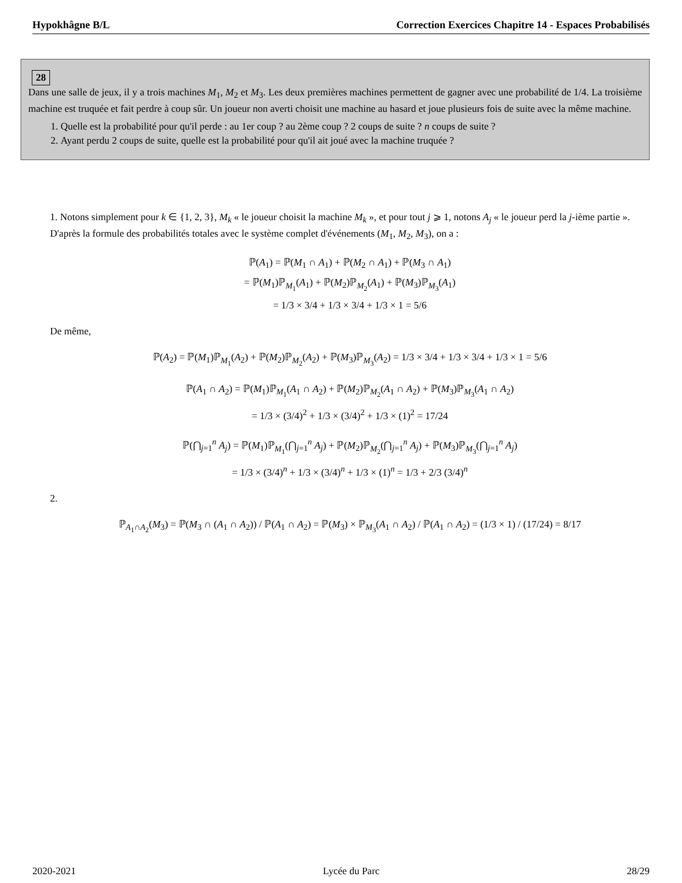Hypokhâgne B/L Correction Exercices Chapitre 14 - Espaces Probabilisés
28
Dans une salle de jeux, il y a trois machines M<sub>1</sub>, M<sub>2</sub> et M<sub>3</sub>. Les deux premières machines permettent de gagner avec une probabilité de 1/4. La troisième machine est truquée et fait perdre à coup sûr. Un joueur non averti choisit une machine au hasard et joue plusieurs fois de suite avec la même machine.
1. Quelle est la probabilité pour qu'il perde : au 1er coup ? au 2ème coup ? 2 coups de suite ? n coups de suite ?
2. Ayant perdu 2 coups de suite, quelle est la probabilité pour qu'il ait joué avec la machine truquée ?
1. Notons simplement pour k ∈ {1, 2, 3}, M<sub>k</sub> « le joueur choisit la machine M<sub>k</sub> », et pour tout j ⩾ 1, notons A<sub>j</sub> « le joueur perd la j-ième partie ».
D'après la formule des probabilités totales avec le système complet d'événements (M<sub>1</sub>, M<sub>2</sub>, M<sub>3</sub>), on a :
ℙ(A<sub>1</sub>) = ℙ(M<sub>1</sub> ∩ A<sub>1</sub>) + ℙ(M<sub>2</sub> ∩ A<sub>1</sub>) + ℙ(M<sub>3</sub> ∩ A<sub>1</sub>)
= ℙ(M<sub>1</sub>)ℙ<sub>M<sub>1</sub></sub>(A<sub>1</sub>) + ℙ(M<sub>2</sub>)ℙ<sub>M<sub>2</sub></sub>(A<sub>1</sub>) + ℙ(M<sub>3</sub>)ℙ<sub>M<sub>3</sub></sub>(A<sub>1</sub>)
= 1/3 × 3/4 + 1/3 × 3/4 + 1/3 × 1 = 5/6
De même,
ℙ(A<sub>2</sub>) = ℙ(M<sub>1</sub>)ℙ<sub>M<sub>1</sub></sub>(A<sub>2</sub>) + ℙ(M<sub>2</sub>)ℙ<sub>M<sub>2</sub></sub>(A<sub>2</sub>) + ℙ(M<sub>3</sub>)ℙ<sub>M<sub>3</sub></sub>(A<sub>2</sub>) = 1/3 × 3/4 + 1/3 × 3/4 + 1/3 × 1 = 5/6
ℙ(A<sub>1</sub> ∩ A<sub>2</sub>) = ℙ(M<sub>1</sub>)ℙ<sub>M<sub>1</sub></sub>(A<sub>1</sub> ∩ A<sub>2</sub>) + ℙ(M<sub>2</sub>)ℙ<sub>M<sub>2</sub></sub>(A<sub>1</sub> ∩ A<sub>2</sub>) + ℙ(M<sub>3</sub>)ℙ<sub>M<sub>3</sub></sub>(A<sub>1</sub> ∩ A<sub>2</sub>)
= 1/3 × (3/4)<sup>2</sup> + 1/3 × (3/4)<sup>2</sup> + 1/3 × (1)<sup>2</sup> = 17/24
ℙ(⋂<sub>j=1</sub><sup>n</sup> A<sub>j</sub>) = ℙ(M<sub>1</sub>)ℙ<sub>M<sub>1</sub></sub>(⋂<sub>j=1</sub><sup>n</sup> A<sub>j</sub>) + ℙ(M<sub>2</sub>)ℙ<sub>M<sub>2</sub></sub>(⋂<sub>j=1</sub><sup>n</sup> A<sub>j</sub>) + ℙ(M<sub>3</sub>)ℙ<sub>M<sub>3</sub></sub>(⋂<sub>j=1</sub><sup>n</sup> A<sub>j</sub>)
= 1/3 × (3/4)<sup>n</sup> + 1/3 × (3/4)<sup>n</sup> + 1/3 × (1)<sup>n</sup> = 1/3 + 2/3 (3/4)<sup>n</sup>
2.
ℙ<sub>A<sub>1</sub>∩A<sub>2</sub></sub>(M<sub>3</sub>) = ℙ(M<sub>3</sub> ∩ (A<sub>1</sub> ∩ A<sub>2</sub>)) / ℙ(A<sub>1</sub> ∩ A<sub>2</sub>) = ℙ(M<sub>3</sub>) × ℙ<sub>M<sub>3</sub></sub>(A<sub>1</sub> ∩ A<sub>2</sub>) / ℙ(A<sub>1</sub> ∩ A<sub>2</sub>) = (1/3 × 1) / (17/24) = 8/17
2020-2021 Lycée du Parc 28/29